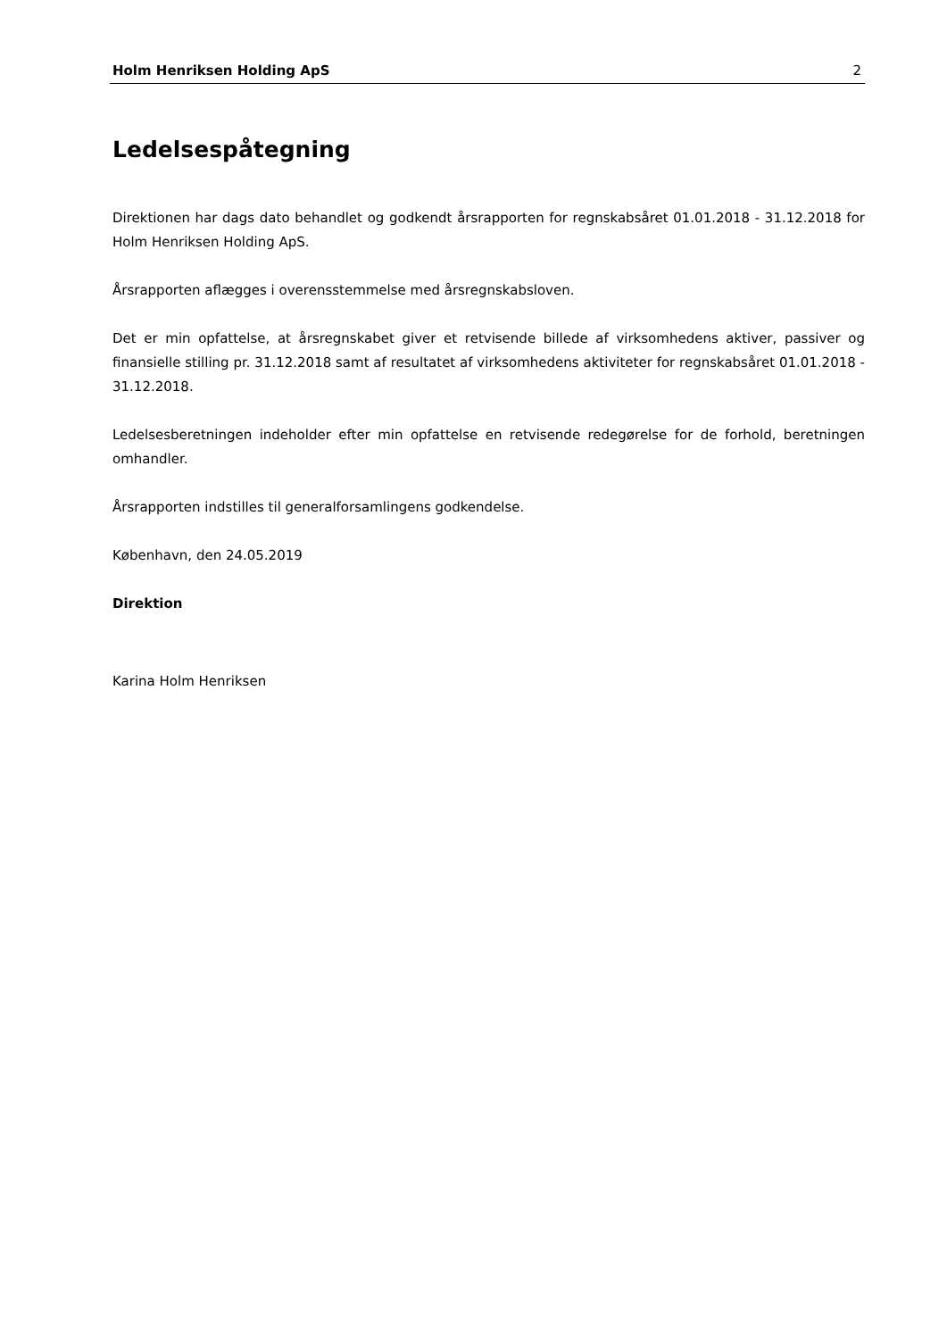Holm Henriksen Holding ApS 2
Ledelsespåtegning
Direktionen har dags dato behandlet og godkendt årsrapporten for regnskabsåret 01.01.2018 - 31.12.2018 for Holm Henriksen Holding ApS.
Årsrapporten aflægges i overensstemmelse med årsregnskabsloven.
Det er min opfattelse, at årsregnskabet giver et retvisende billede af virksomhedens aktiver, passiver og finansielle stilling pr. 31.12.2018 samt af resultatet af virksomhedens aktiviteter for regnskabsåret 01.01.2018 - 31.12.2018.
Ledelsesberetningen indeholder efter min opfattelse en retvisende redegørelse for de forhold, beretningen omhandler.
Årsrapporten indstilles til generalforsamlingens godkendelse.
København, den 24.05.2019
Direktion
Karina Holm Henriksen